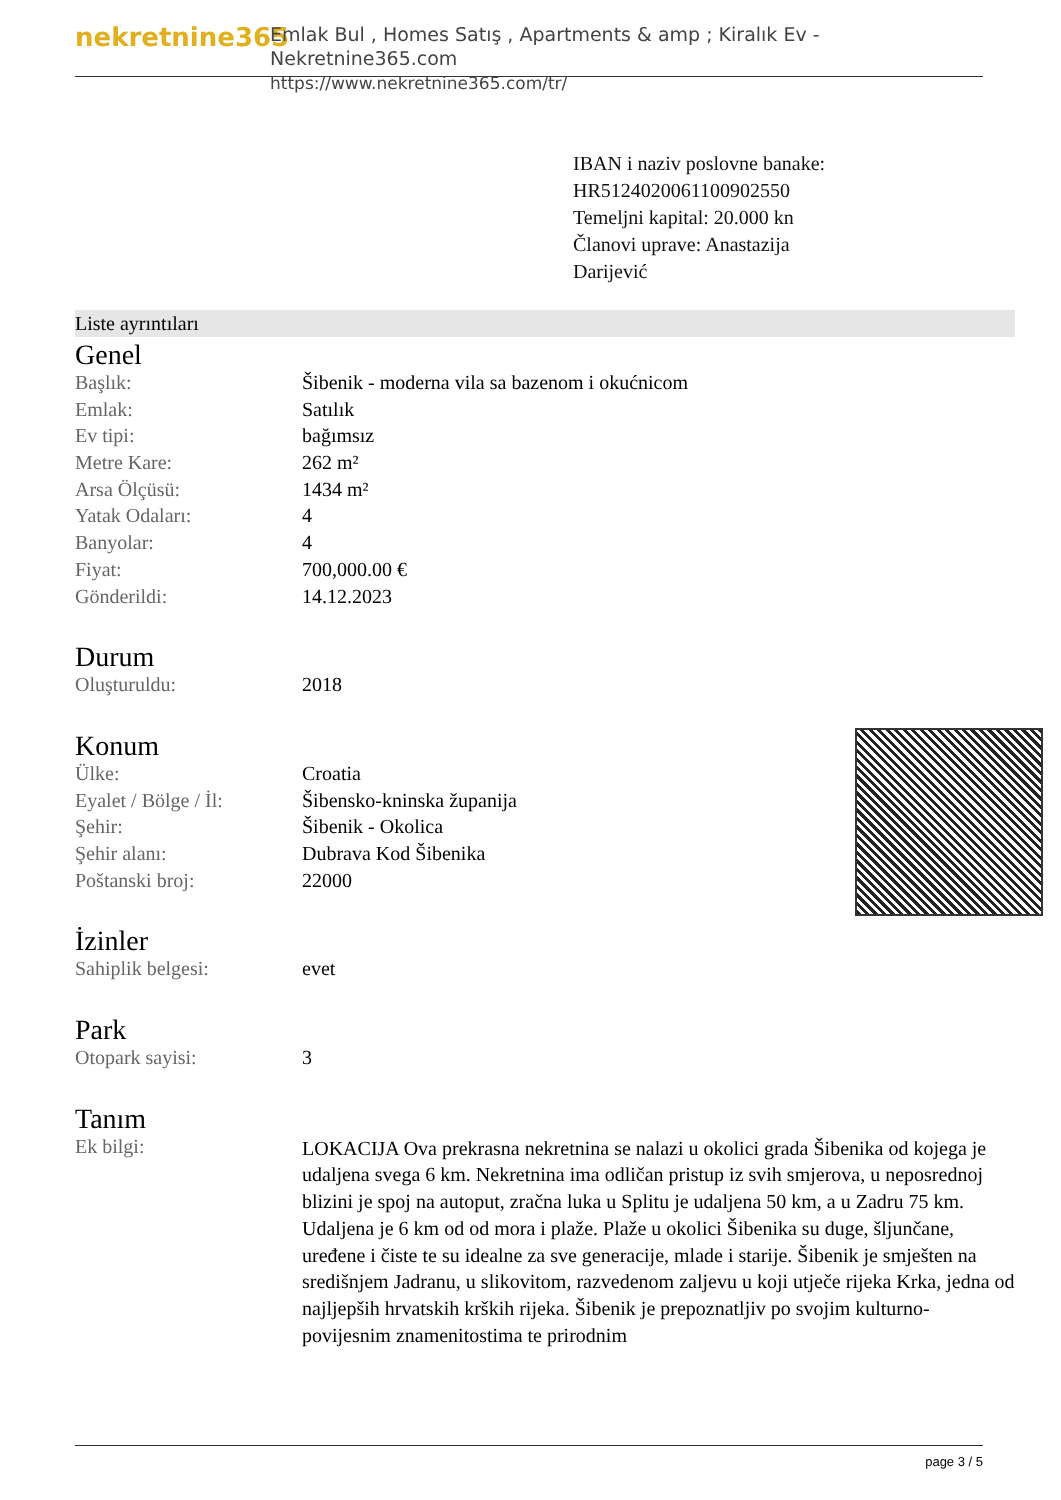nekretnine365
Emlak Bul , Homes Satış , Apartments & amp ; Kiralık Ev - Nekretnine365.com
https://www.nekretnine365.com/tr/
IBAN i naziv poslovne banake:
HR5124020061100902550
Temeljni kapital: 20.000 kn
Članovi uprave: Anastazija
Darijević
Liste ayrıntıları
Genel
| Başlık: | Šibenik - moderna vila sa bazenom i okućnicom |
| Emlak: | Satılık |
| Ev tipi: | bağımsız |
| Metre Kare: | 262 m² |
| Arsa Ölçüsü: | 1434 m² |
| Yatak Odaları: | 4 |
| Banyolar: | 4 |
| Fiyat: | 700,000.00 € |
| Gönderildi: | 14.12.2023 |
Durum
| Oluşturuldu: | 2018 |
Konum
| Ülke: | Croatia |
| Eyalet / Bölge / İl: | Šibensko-kninska županija |
| Şehir: | Šibenik - Okolica |
| Şehir alanı: | Dubrava Kod Šibenika |
| Poštanski broj: | 22000 |
İzinler
| Sahiplik belgesi: | evet |
Park
| Otopark sayisi: | 3 |
Tanım
| Ek bilgi: | LOKACIJA Ova prekrasna nekretnina se nalazi u okolici grada Šibenika od kojega je udaljena svega 6 km. Nekretnina ima odličan pristup iz svih smjerova, u neposrednoj blizini je spoj na autoput, zračna luka u Splitu je udaljena 50 km, a u Zadru 75 km. Udaljena je 6 km od od mora i plaže. Plaže u okolici Šibenika su duge, šljunčane, uređene i čiste te su idealne za sve generacije, mlade i starije. Šibenik je smješten na središnjem Jadranu, u slikovitom, razvedenom zaljevu u koji utječe rijeka Krka, jedna od najljepših hrvatskih krških rijeka. Šibenik je prepoznatljiv po svojim kulturno-povijesnim znamenitostima te prirodnim |
page 3 / 5